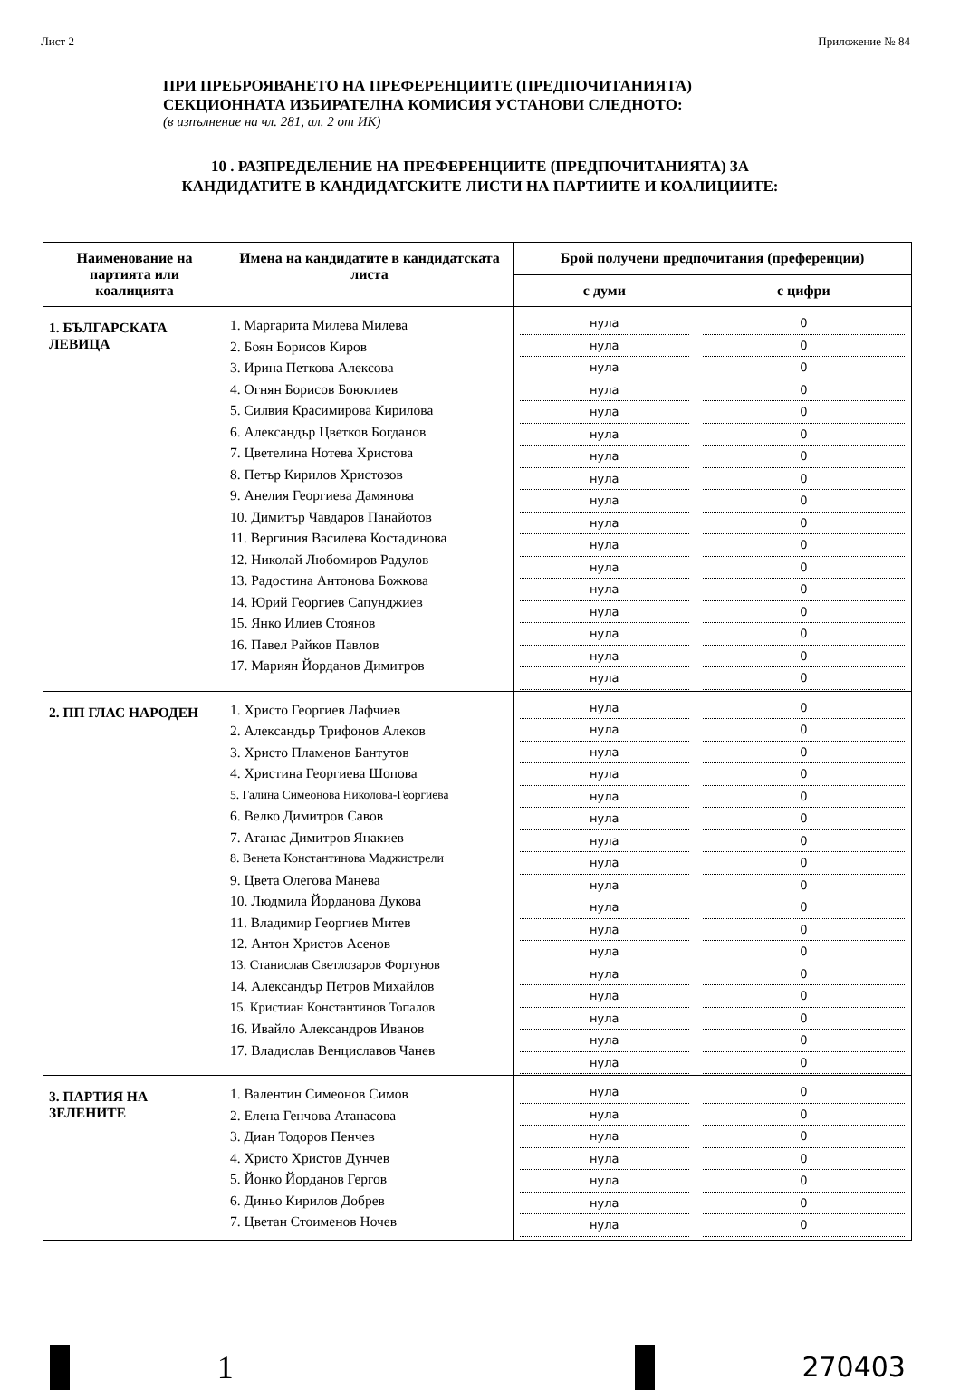Лист 2 Приложение № 84
ПРИ ПРЕБРОЯВАНЕТО НА ПРЕФЕРЕНЦИИТЕ (ПРЕДПОЧИТАНИЯТА)
СЕКЦИОННАТА ИЗБИРАТЕЛНА КОМИСИЯ УСТАНОВИ СЛЕДНОТО:
(в изпълнение на чл. 281, ал. 2 от ИК)
10 . РАЗПРЕДЕЛЕНИЕ НА ПРЕФЕРЕНЦИИТЕ (ПРЕДПОЧИТАНИЯТА) ЗА
КАНДИДАТИТЕ В КАНДИДАТСКИТЕ ЛИСТИ НА ПАРТИИТЕ И КОАЛИЦИИТЕ:
| Наименование на партията или коалицията | Имена на кандидатите в кандидатската листа | Брой получени предпочитания (преференции) | |
| --- | --- | --- | --- |
| | | с думи | с цифри |
| 1. БЪЛГАРСКАТА ЛЕВИЦА | 1. Маргарита Милева Милева 2. Боян Борисов Киров 3. Ирина Петкова Алексова 4. Огнян Борисов Боюклиев 5. Силвия Красимирова Кирилова 6. Александър Цветков Богданов 7. Цветелина Нотева Христова 8. Петър Кирилов Христозов 9. Анелия Георгиева Дамянова 10. Димитър Чавдаров Панайотов 11. Вергиния Василева Костадинова 12. Николай Любомиров Радулов 13. Радостина Антонова Божкова 14. Юрий Георгиев Сапунджиев 15. Янко Илиев Стоянов 16. Павел Райков Павлов 17. Мариян Йорданов Димитров | нула нула нула нула нула нула нула нула нула нула нула нула нула нула нула нула нула | 0 0 0 0 0 0 0 0 0 0 0 0 0 0 0 0 0 |
| 2. ПП ГЛАС НАРОДЕН | 1. Христо Георгиев Лафчиев 2. Александър Трифонов Алеков 3. Христо Пламенов Бантутов 4. Христина Георгиева Шопова 5. Галина Симеонова Николова-Георгиева 6. Велко Димитров Савов 7. Атанас Димитров Янакиев 8. Венета Константинова Маджистрели 9. Цвета Олегова Манева 10. Людмила Йорданова Дукова 11. Владимир Георгиев Митев 12. Антон Христов Асенов 13. Станислав Светлозаров Фортунов 14. Александър Петров Михайлов 15. Кристиан Константинов Топалов 16. Ивайло Александров Иванов 17. Владислав Венциславов Чанев | нула нула нула нула нула нула нула нула нула нула нула нула нула нула нула нула нула | 0 0 0 0 0 0 0 0 0 0 0 0 0 0 0 0 0 |
| 3. ПАРТИЯ НА ЗЕЛЕНИТЕ | 1. Валентин Симеонов Симов 2. Елена Генчова Атанасова 3. Диан Тодоров Пенчев 4. Христо Христов Дунчев 5. Йонко Йорданов Гергов 6. Диньо Кирилов Добрев 7. Цветан Стоименов Ночев | нула нула нула нула нула нула нула | 0 0 0 0 0 0 0 |
1
270403